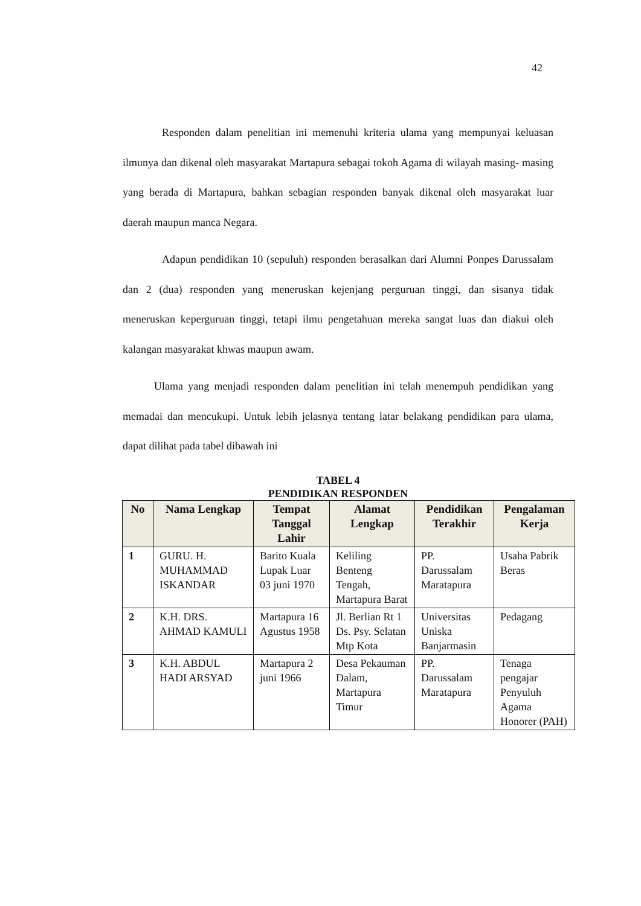42
Responden dalam penelitian ini memenuhi kriteria ulama yang mempunyai keluasan ilmunya dan dikenal oleh masyarakat Martapura sebagai tokoh Agama di wilayah masing- masing yang berada di Martapura, bahkan sebagian responden banyak dikenal oleh masyarakat luar daerah maupun manca Negara.
Adapun pendidikan 10 (sepuluh) responden berasalkan dari Alumni Ponpes Darussalam dan 2 (dua) responden yang meneruskan kejenjang perguruan tinggi, dan sisanya tidak meneruskan keperguruan tinggi, tetapi ilmu pengetahuan mereka sangat luas dan diakui oleh kalangan masyarakat khwas maupun awam.
Ulama yang menjadi responden dalam penelitian ini telah menempuh pendidikan yang memadai dan mencukupi. Untuk lebih jelasnya tentang latar belakang pendidikan para ulama, dapat dilihat pada tabel dibawah ini
TABEL 4
PENDIDIKAN RESPONDEN
| No | Nama Lengkap | Tempat Tanggal Lahir | Alamat Lengkap | Pendidikan Terakhir | Pengalaman Kerja |
| --- | --- | --- | --- | --- | --- |
| 1 | GURU. H. MUHAMMAD ISKANDAR | Barito Kuala Lupak Luar 03 juni 1970 | Keliling Benteng Tengah, Martapura Barat | PP. Darussalam Maratapura | Usaha Pabrik Beras |
| 2 | K.H. DRS. AHMAD KAMULI | Martapura 16 Agustus 1958 | Jl. Berlian Rt 1 Ds. Psy. Selatan Mtp Kota | Universitas Uniska Banjarmasin | Pedagang |
| 3 | K.H. ABDUL HADI ARSYAD | Martapura 2 juni 1966 | Desa Pekauman Dalam, Martapura Timur | PP. Darussalam Maratapura | Tenaga pengajar Penyuluh Agama Honorer (PAH) |